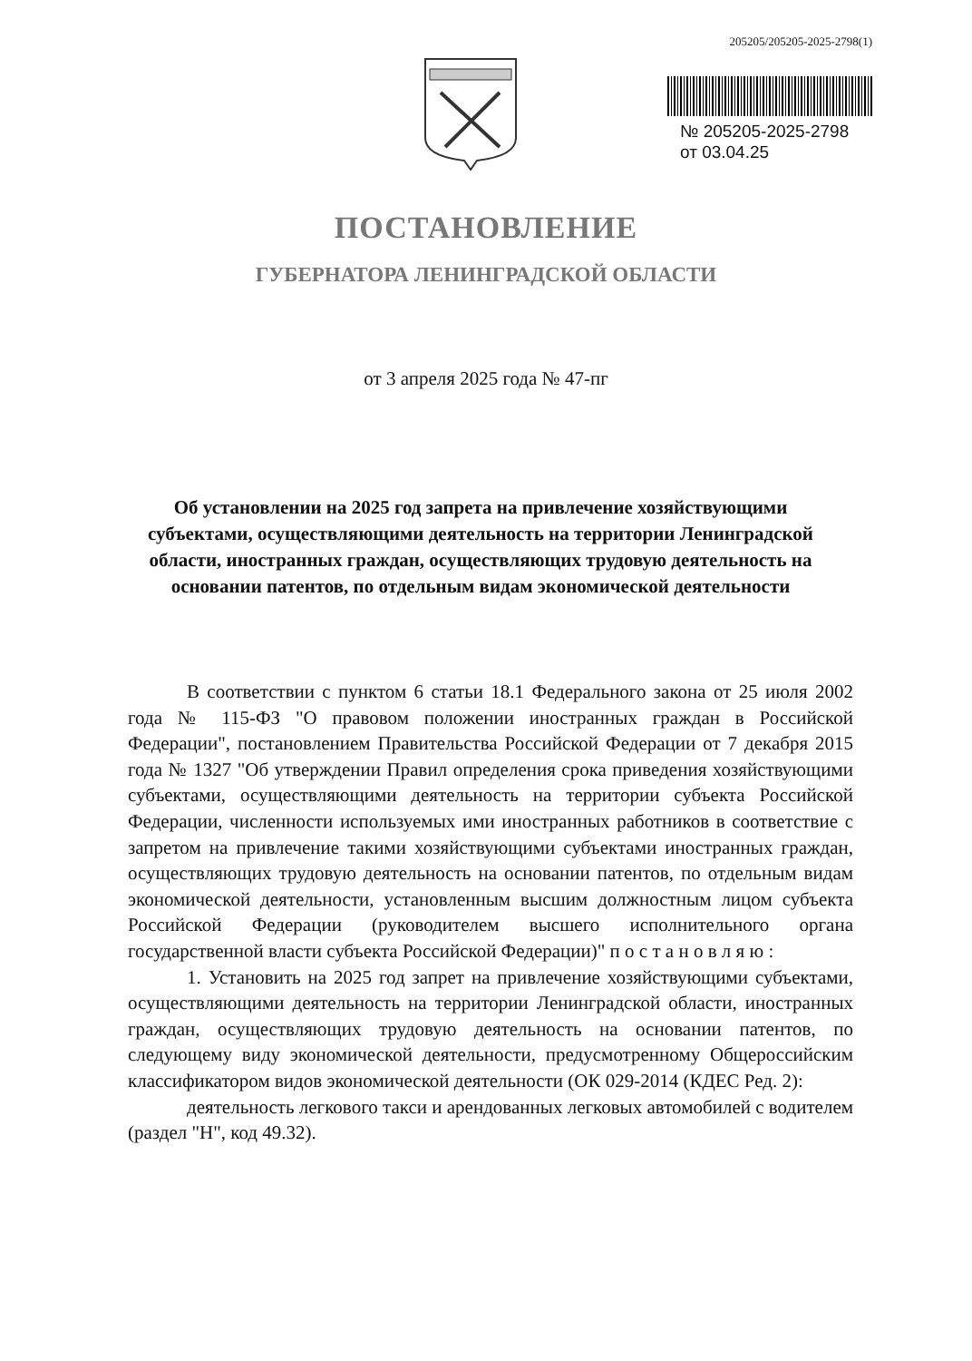205205/205205-2025-2798(1)
№ 205205-2025-2798
от 03.04.25
ПОСТАНОВЛЕНИЕ
ГУБЕРНАТОРА ЛЕНИНГРАДСКОЙ ОБЛАСТИ
от 3 апреля 2025 года № 47-пг
Об установлении на 2025 год запрета на привлечение хозяйствующими субъектами, осуществляющими деятельность на территории Ленинградской области, иностранных граждан, осуществляющих трудовую деятельность на основании патентов, по отдельным видам экономической деятельности
В соответствии с пунктом 6 статьи 18.1 Федерального закона от 25 июля 2002 года № 115-ФЗ "О правовом положении иностранных граждан в Российской Федерации", постановлением Правительства Российской Федерации от 7 декабря 2015 года № 1327 "Об утверждении Правил определения срока приведения хозяйствующими субъектами, осуществляющими деятельность на территории субъекта Российской Федерации, численности используемых ими иностранных работников в соответствие с запретом на привлечение такими хозяйствующими субъектами иностранных граждан, осуществляющих трудовую деятельность на основании патентов, по отдельным видам экономической деятельности, установленным высшим должностным лицом субъекта Российской Федерации (руководителем высшего исполнительного органа государственной власти субъекта Российской Федерации)" п о с т а н о в л я ю :
1. Установить на 2025 год запрет на привлечение хозяйствующими субъектами, осуществляющими деятельность на территории Ленинградской области, иностранных граждан, осуществляющих трудовую деятельность на основании патентов, по следующему виду экономической деятельности, предусмотренному Общероссийским классификатором видов экономической деятельности (ОК 029-2014 (КДЕС Ред. 2):
деятельность легкового такси и арендованных легковых автомобилей с водителем (раздел "Н", код 49.32).